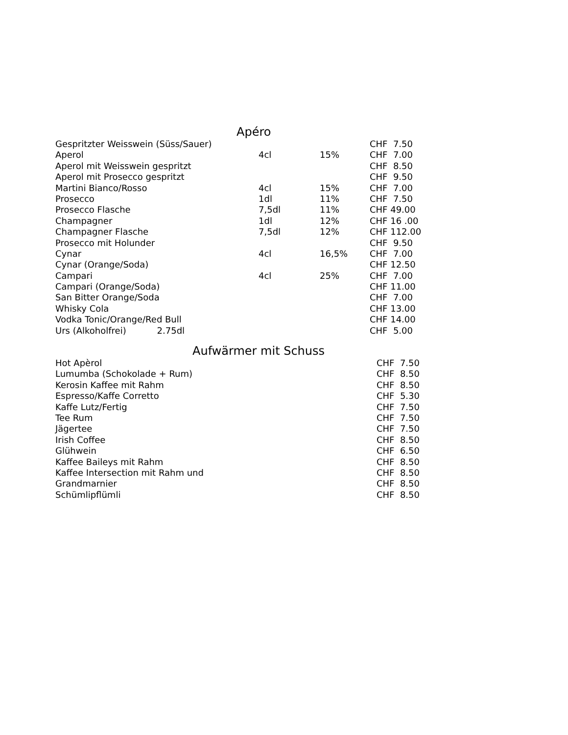Apéro
| Gespritzter Weisswein (Süss/Sauer) | | | CHF 7.50 |
| Aperol | 4cl | 15% | CHF 7.00 |
| Aperol mit Weisswein gespritzt | | | CHF 8.50 |
| Aperol mit Prosecco gespritzt | | | CHF 9.50 |
| Martini Bianco/Rosso | 4cl | 15% | CHF 7.00 |
| Prosecco | 1dl | 11% | CHF 7.50 |
| Prosecco Flasche | 7,5dl | 11% | CHF 49.00 |
| Champagner | 1dl | 12% | CHF 16 .00 |
| Champagner Flasche | 7,5dl | 12% | CHF 112.00 |
| Prosecco mit Holunder | | | CHF 9.50 |
| Cynar | 4cl | 16,5% | CHF 7.00 |
| Cynar (Orange/Soda) | | | CHF 12.50 |
| Campari | 4cl | 25% | CHF 7.00 |
| Campari (Orange/Soda) | | | CHF 11.00 |
| San Bitter Orange/Soda | | | CHF 7.00 |
| Whisky Cola | | | CHF 13.00 |
| Vodka Tonic/Orange/Red Bull | | | CHF 14.00 |
| Urs (Alkoholfrei) 2.75dl | | | CHF 5.00 |
Aufwärmer mit Schuss
| Hot Apèrol | CHF 7.50 |
| Lumumba (Schokolade + Rum) | CHF 8.50 |
| Kerosin Kaffee mit Rahm | CHF 8.50 |
| Espresso/Kaffe Corretto | CHF 5.30 |
| Kaffe Lutz/Fertig | CHF 7.50 |
| Tee Rum | CHF 7.50 |
| Jägertee | CHF 7.50 |
| Irish Coffee | CHF 8.50 |
| Glühwein | CHF 6.50 |
| Kaffee Baileys mit Rahm | CHF 8.50 |
| Kaffee Intersection mit Rahm und | CHF 8.50 |
| Grandmarnier | CHF 8.50 |
| Schümlipflümli | CHF 8.50 |